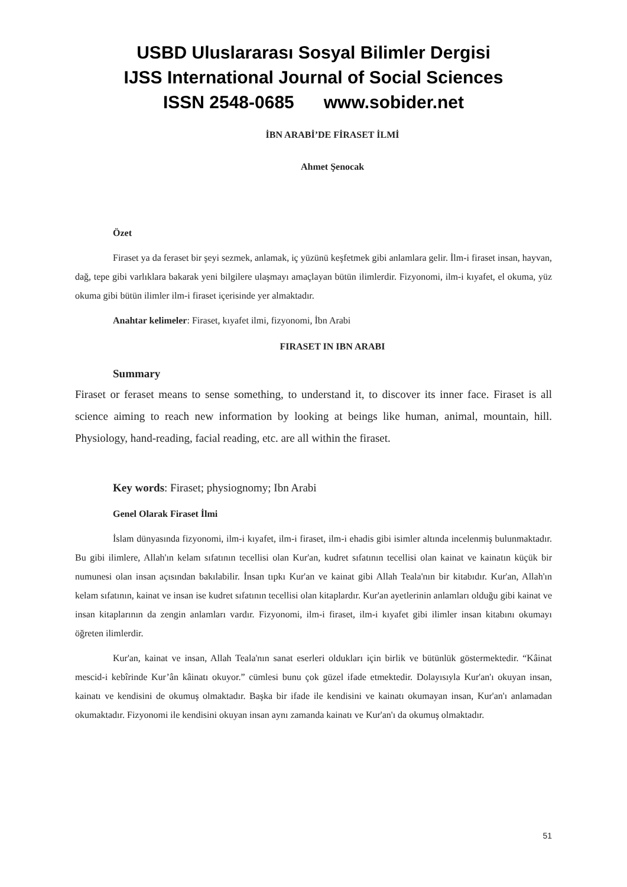USBD Uluslararası Sosyal Bilimler Dergisi
IJSS International Journal of Social Sciences
ISSN 2548-0685 www.sobider.net
İBN ARABİ’DE FİRASET İLMİ
Ahmet Şenocak
Özet
Firaset ya da feraset bir şeyi sezmek, anlamak, iç yüzünü keşfetmek gibi anlamlara gelir. İlm-i firaset insan, hayvan, dağ, tepe gibi varlıklara bakarak yeni bilgilere ulaşmayı amaçlayan bütün ilimlerdir. Fizyonomi, ilm-i kıyafet, el okuma, yüz okuma gibi bütün ilimler ilm-i firaset içerisinde yer almaktadır.
Anahtar kelimeler: Firaset, kıyafet ilmi, fizyonomi, İbn Arabi
FIRASET IN IBN ARABI
Summary
Firaset or feraset means to sense something, to understand it, to discover its inner face. Firaset is all science aiming to reach new information by looking at beings like human, animal, mountain, hill. Physiology, hand-reading, facial reading, etc. are all within the firaset.
Key words: Firaset; physiognomy; Ibn Arabi
Genel Olarak Firaset İlmi
İslam dünyasında fizyonomi, ilm-i kıyafet, ilm-i firaset, ilm-i ehadis gibi isimler altında incelenmiş bulunmaktadır. Bu gibi ilimlere, Allah'ın kelam sıfatının tecellisi olan Kur'an, kudret sıfatının tecellisi olan kainat ve kainatın küçük bir numunesi olan insan açısından bakılabilir. İnsan tıpkı Kur'an ve kainat gibi Allah Teala'nın bir kitabıdır. Kur'an, Allah'ın kelam sıfatının, kainat ve insan ise kudret sıfatının tecellisi olan kitaplardır. Kur'an ayetlerinin anlamları olduğu gibi kainat ve insan kitaplarının da zengin anlamları vardır. Fizyonomi, ilm-i firaset, ilm-i kıyafet gibi ilimler insan kitabını okumayı öğreten ilimlerdir.
Kur'an, kainat ve insan, Allah Teala'nın sanat eserleri oldukları için birlik ve bütünlük göstermektedir. “Kâinat mescid-i kebîrinde Kur’ân kâinatı okuyor.” cümlesi bunu çok güzel ifade etmektedir. Dolayısıyla Kur'an'ı okuyan insan, kainatı ve kendisini de okumuş olmaktadır. Başka bir ifade ile kendisini ve kainatı okumayan insan, Kur'an'ı anlamadan okumaktadır. Fizyonomi ile kendisini okuyan insan aynı zamanda kainatı ve Kur'an'ı da okumuş olmaktadır.
51